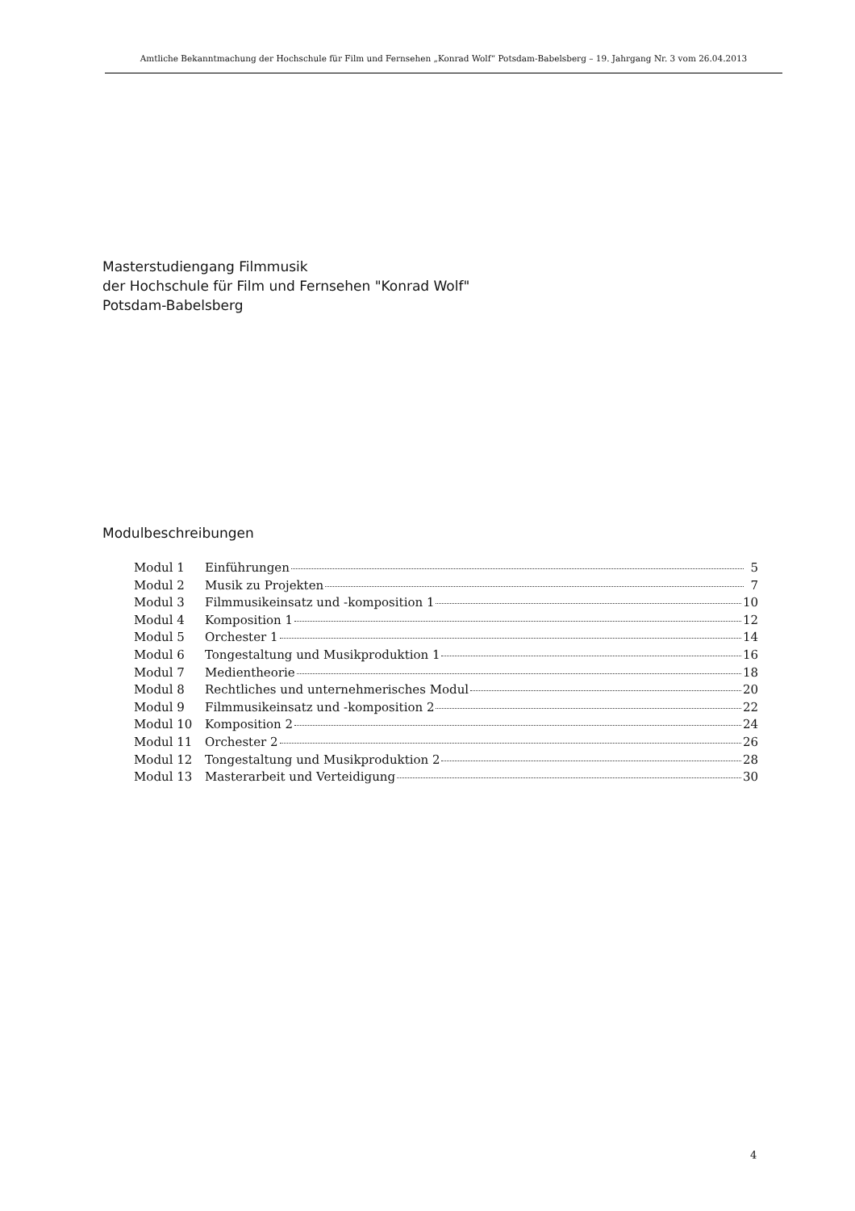Amtliche Bekanntmachung der Hochschule für Film und Fernsehen „Konrad Wolf“ Potsdam-Babelsberg – 19. Jahrgang Nr. 3 vom 26.04.2013
Masterstudiengang Filmmusik
der Hochschule für Film und Fernsehen "Konrad Wolf"
Potsdam-Babelsberg
Modulbeschreibungen
Modul 1 Einführungen 5
Modul 2 Musik zu Projekten 7
Modul 3 Filmmusikeinsatz und -komposition 1 10
Modul 4 Komposition 1 12
Modul 5 Orchester 1 14
Modul 6 Tongestaltung und Musikproduktion 1 16
Modul 7 Medientheorie 18
Modul 8 Rechtliches und unternehmerisches Modul 20
Modul 9 Filmmusikeinsatz und -komposition 2 22
Modul 10 Komposition 2 24
Modul 11 Orchester 2 26
Modul 12 Tongestaltung und Musikproduktion 2 28
Modul 13 Masterarbeit und Verteidigung 30
4